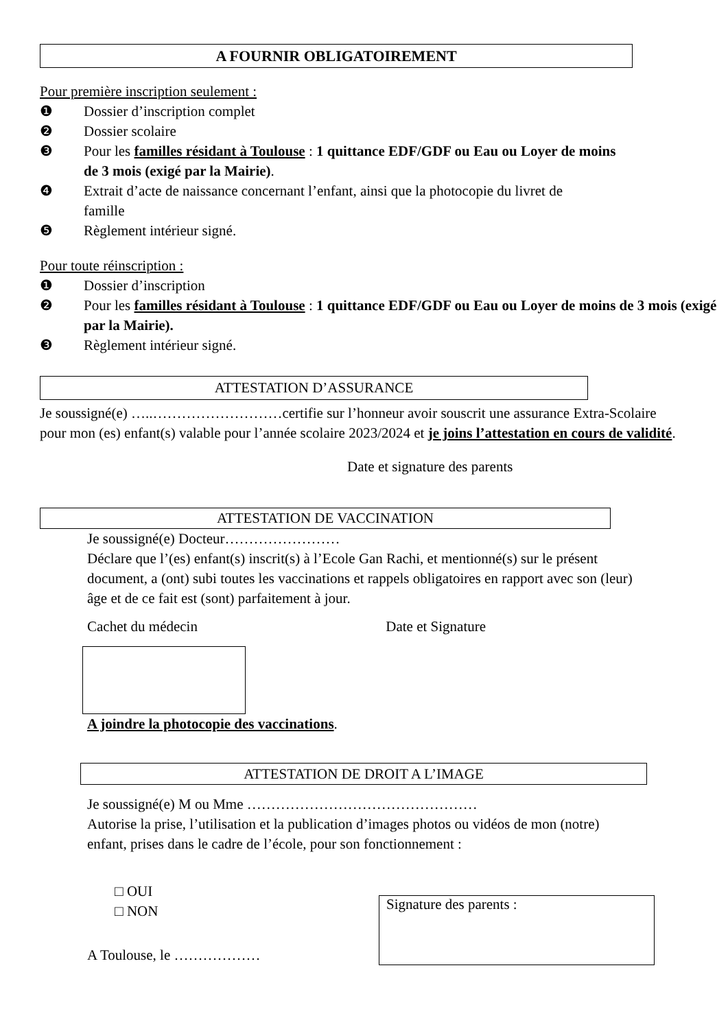A FOURNIR OBLIGATOIREMENT
Pour première inscription seulement :
❶ Dossier d’inscription complet
❷ Dossier scolaire
❸ Pour les familles résidant à Toulouse : 1 quittance EDF/GDF ou Eau ou Loyer de moins de 3 mois (exigé par la Mairie).
❹ Extrait d’acte de naissance concernant l’enfant, ainsi que la photocopie du livret de famille
❺ Règlement intérieur signé.
Pour toute réinscription :
❶ Dossier d’inscription
❷ Pour les familles résidant à Toulouse : 1 quittance EDF/GDF ou Eau ou Loyer de moins de 3 mois (exigé par la Mairie).
❸ Règlement intérieur signé.
ATTESTATION D’ASSURANCE
Je soussigné(e) …..………………………certifie sur l’honneur avoir souscrit une assurance Extra-Scolaire pour mon (es) enfant(s) valable pour l’année scolaire 2023/2024 et je joins l’attestation en cours de validité.
Date et signature des parents
ATTESTATION DE VACCINATION
Je soussigné(e) Docteur……………………
Déclare que l’(es) enfant(s) inscrit(s) à l’Ecole Gan Rachi, et mentionné(s) sur le présent document, a (ont) subi toutes les vaccinations et rappels obligatoires en rapport avec son (leur) âge et de ce fait est (sont) parfaitement à jour.
Cachet du médecin Date et Signature
A joindre la photocopie des vaccinations.
ATTESTATION DE DROIT A L’IMAGE
Je soussigné(e) M ou Mme …………………………………………
Autorise la prise, l’utilisation et la publication d’images photos ou vidéos de mon (notre) enfant, prises dans le cadre de l’école, pour son fonctionnement :
□ OUI
□ NON
A Toulouse, le ………………
Signature des parents :